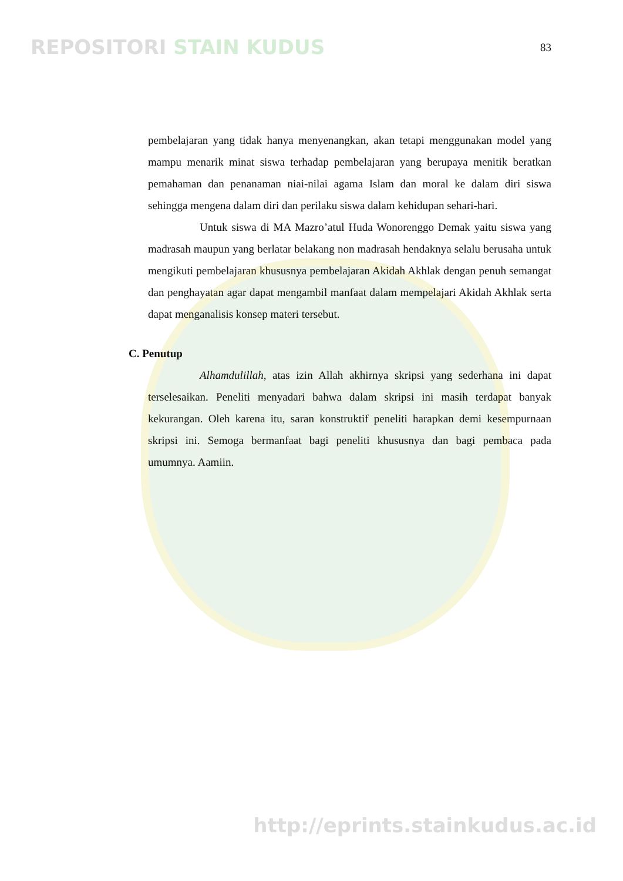REPOSITORI STAIN KUDUS
83
pembelajaran yang tidak hanya menyenangkan, akan tetapi menggunakan model yang mampu menarik minat siswa terhadap pembelajaran yang berupaya menitik beratkan pemahaman dan penanaman niai-nilai agama Islam dan moral ke dalam diri siswa sehingga mengena dalam diri dan perilaku siswa dalam kehidupan sehari-hari.
Untuk siswa di MA Mazro’atul Huda Wonorenggo Demak yaitu siswa yang madrasah maupun yang berlatar belakang non madrasah hendaknya selalu berusaha untuk mengikuti pembelajaran khususnya pembelajaran Akidah Akhlak dengan penuh semangat dan penghayatan agar dapat mengambil manfaat dalam mempelajari Akidah Akhlak serta dapat menganalisis konsep materi tersebut.
C. Penutup
Alhamdulillah, atas izin Allah akhirnya skripsi yang sederhana ini dapat terselesaikan. Peneliti menyadari bahwa dalam skripsi ini masih terdapat banyak kekurangan. Oleh karena itu, saran konstruktif peneliti harapkan demi kesempurnaan skripsi ini. Semoga bermanfaat bagi peneliti khususnya dan bagi pembaca pada umumnya. Aamiin.
http://eprints.stainkudus.ac.id